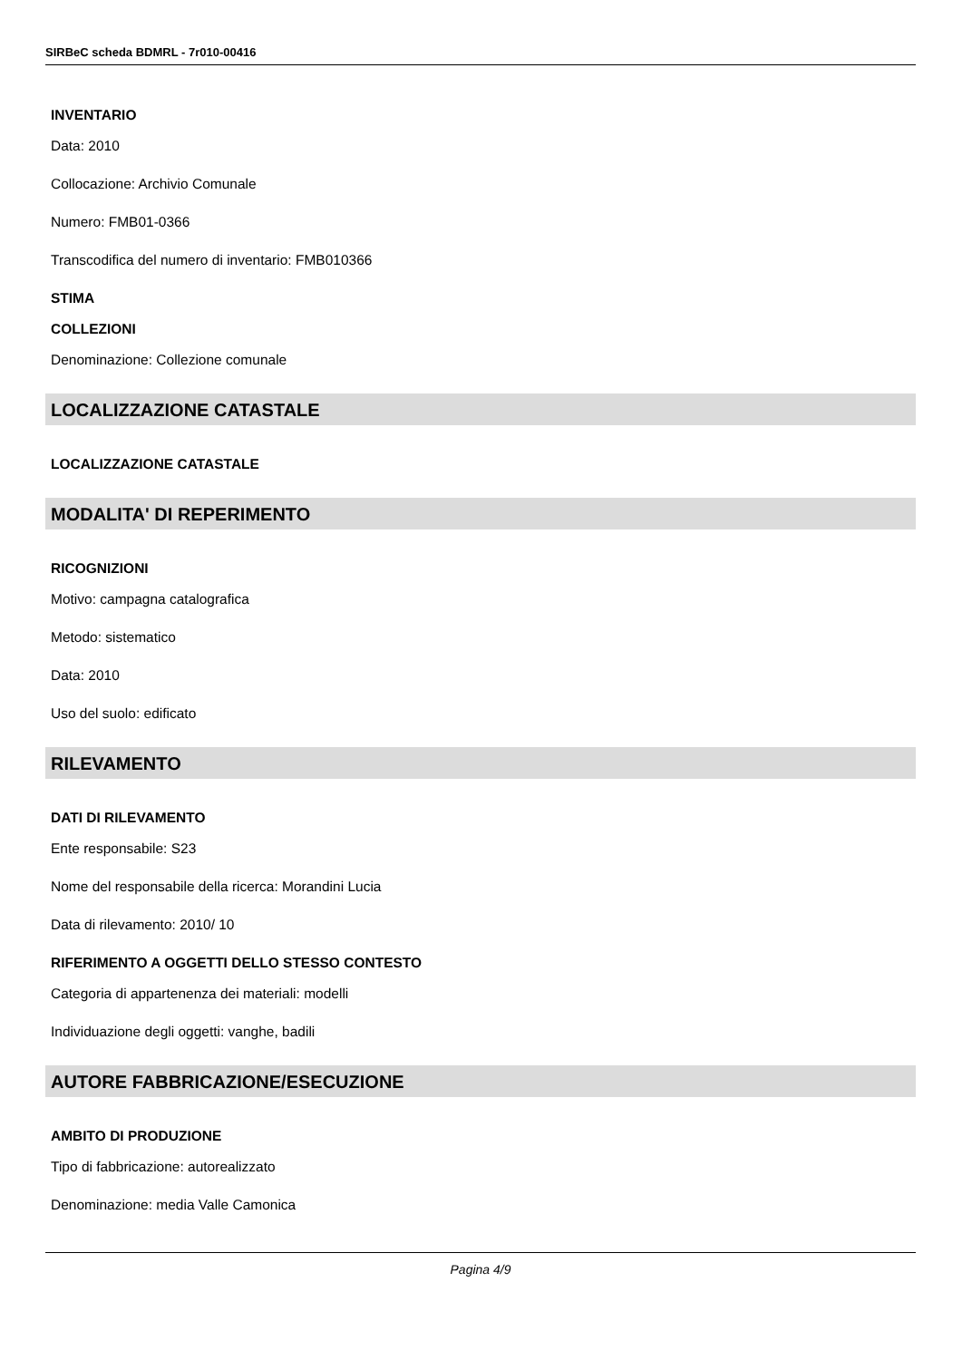SIRBeC scheda BDMRL - 7r010-00416
INVENTARIO
Data: 2010
Collocazione: Archivio Comunale
Numero: FMB01-0366
Transcodifica del numero di inventario: FMB010366
STIMA
COLLEZIONI
Denominazione: Collezione comunale
LOCALIZZAZIONE CATASTALE
LOCALIZZAZIONE CATASTALE
MODALITA' DI REPERIMENTO
RICOGNIZIONI
Motivo: campagna catalografica
Metodo: sistematico
Data: 2010
Uso del suolo: edificato
RILEVAMENTO
DATI DI RILEVAMENTO
Ente responsabile: S23
Nome del responsabile della ricerca: Morandini Lucia
Data di rilevamento: 2010/ 10
RIFERIMENTO A OGGETTI DELLO STESSO CONTESTO
Categoria di appartenenza dei materiali: modelli
Individuazione degli oggetti: vanghe, badili
AUTORE FABBRICAZIONE/ESECUZIONE
AMBITO DI PRODUZIONE
Tipo di fabbricazione: autorealizzato
Denominazione: media Valle Camonica
Pagina 4/9